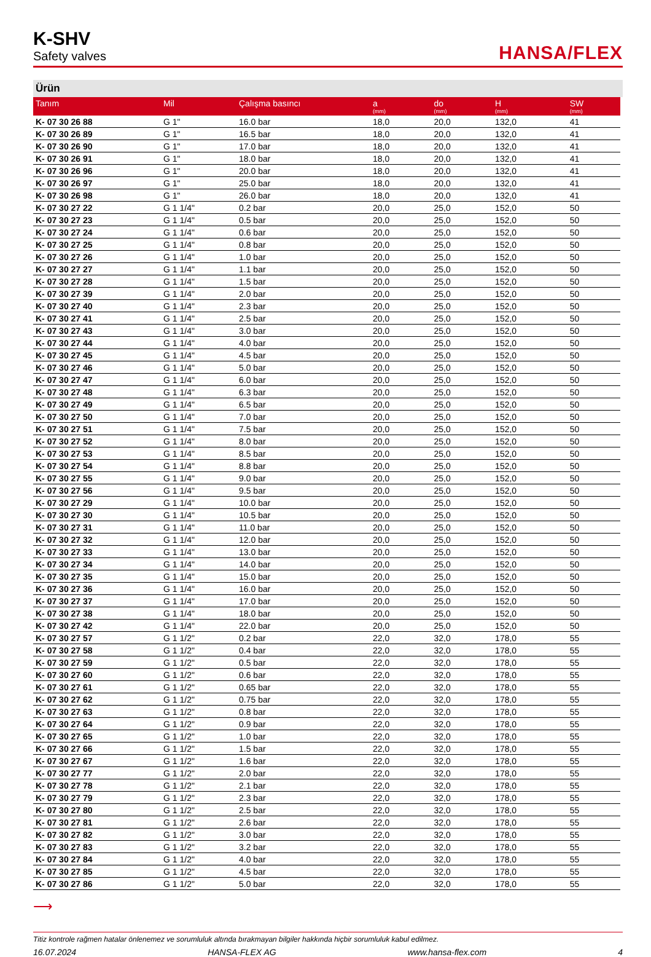K-SHV
Safety valves
HANSA/FLEX
Ürün
| Tanım | Mil | Çalışma basıncı | a (mm) | do (mm) | H (mm) | SW (mm) |
| --- | --- | --- | --- | --- | --- | --- |
| K- 07 30 26 88 | G 1" | 16.0 bar | 18,0 | 20,0 | 132,0 | 41 |
| K- 07 30 26 89 | G 1" | 16.5 bar | 18,0 | 20,0 | 132,0 | 41 |
| K- 07 30 26 90 | G 1" | 17.0 bar | 18,0 | 20,0 | 132,0 | 41 |
| K- 07 30 26 91 | G 1" | 18.0 bar | 18,0 | 20,0 | 132,0 | 41 |
| K- 07 30 26 96 | G 1" | 20.0 bar | 18,0 | 20,0 | 132,0 | 41 |
| K- 07 30 26 97 | G 1" | 25.0 bar | 18,0 | 20,0 | 132,0 | 41 |
| K- 07 30 26 98 | G 1" | 26.0 bar | 18,0 | 20,0 | 132,0 | 41 |
| K- 07 30 27 22 | G 1 1/4" | 0.2 bar | 20,0 | 25,0 | 152,0 | 50 |
| K- 07 30 27 23 | G 1 1/4" | 0.5 bar | 20,0 | 25,0 | 152,0 | 50 |
| K- 07 30 27 24 | G 1 1/4" | 0.6 bar | 20,0 | 25,0 | 152,0 | 50 |
| K- 07 30 27 25 | G 1 1/4" | 0.8 bar | 20,0 | 25,0 | 152,0 | 50 |
| K- 07 30 27 26 | G 1 1/4" | 1.0 bar | 20,0 | 25,0 | 152,0 | 50 |
| K- 07 30 27 27 | G 1 1/4" | 1.1 bar | 20,0 | 25,0 | 152,0 | 50 |
| K- 07 30 27 28 | G 1 1/4" | 1.5 bar | 20,0 | 25,0 | 152,0 | 50 |
| K- 07 30 27 39 | G 1 1/4" | 2.0 bar | 20,0 | 25,0 | 152,0 | 50 |
| K- 07 30 27 40 | G 1 1/4" | 2.3 bar | 20,0 | 25,0 | 152,0 | 50 |
| K- 07 30 27 41 | G 1 1/4" | 2.5 bar | 20,0 | 25,0 | 152,0 | 50 |
| K- 07 30 27 43 | G 1 1/4" | 3.0 bar | 20,0 | 25,0 | 152,0 | 50 |
| K- 07 30 27 44 | G 1 1/4" | 4.0 bar | 20,0 | 25,0 | 152,0 | 50 |
| K- 07 30 27 45 | G 1 1/4" | 4.5 bar | 20,0 | 25,0 | 152,0 | 50 |
| K- 07 30 27 46 | G 1 1/4" | 5.0 bar | 20,0 | 25,0 | 152,0 | 50 |
| K- 07 30 27 47 | G 1 1/4" | 6.0 bar | 20,0 | 25,0 | 152,0 | 50 |
| K- 07 30 27 48 | G 1 1/4" | 6.3 bar | 20,0 | 25,0 | 152,0 | 50 |
| K- 07 30 27 49 | G 1 1/4" | 6.5 bar | 20,0 | 25,0 | 152,0 | 50 |
| K- 07 30 27 50 | G 1 1/4" | 7.0 bar | 20,0 | 25,0 | 152,0 | 50 |
| K- 07 30 27 51 | G 1 1/4" | 7.5 bar | 20,0 | 25,0 | 152,0 | 50 |
| K- 07 30 27 52 | G 1 1/4" | 8.0 bar | 20,0 | 25,0 | 152,0 | 50 |
| K- 07 30 27 53 | G 1 1/4" | 8.5 bar | 20,0 | 25,0 | 152,0 | 50 |
| K- 07 30 27 54 | G 1 1/4" | 8.8 bar | 20,0 | 25,0 | 152,0 | 50 |
| K- 07 30 27 55 | G 1 1/4" | 9.0 bar | 20,0 | 25,0 | 152,0 | 50 |
| K- 07 30 27 56 | G 1 1/4" | 9.5 bar | 20,0 | 25,0 | 152,0 | 50 |
| K- 07 30 27 29 | G 1 1/4" | 10.0 bar | 20,0 | 25,0 | 152,0 | 50 |
| K- 07 30 27 30 | G 1 1/4" | 10.5 bar | 20,0 | 25,0 | 152,0 | 50 |
| K- 07 30 27 31 | G 1 1/4" | 11.0 bar | 20,0 | 25,0 | 152,0 | 50 |
| K- 07 30 27 32 | G 1 1/4" | 12.0 bar | 20,0 | 25,0 | 152,0 | 50 |
| K- 07 30 27 33 | G 1 1/4" | 13.0 bar | 20,0 | 25,0 | 152,0 | 50 |
| K- 07 30 27 34 | G 1 1/4" | 14.0 bar | 20,0 | 25,0 | 152,0 | 50 |
| K- 07 30 27 35 | G 1 1/4" | 15.0 bar | 20,0 | 25,0 | 152,0 | 50 |
| K- 07 30 27 36 | G 1 1/4" | 16.0 bar | 20,0 | 25,0 | 152,0 | 50 |
| K- 07 30 27 37 | G 1 1/4" | 17.0 bar | 20,0 | 25,0 | 152,0 | 50 |
| K- 07 30 27 38 | G 1 1/4" | 18.0 bar | 20,0 | 25,0 | 152,0 | 50 |
| K- 07 30 27 42 | G 1 1/4" | 22.0 bar | 20,0 | 25,0 | 152,0 | 50 |
| K- 07 30 27 57 | G 1 1/2" | 0.2 bar | 22,0 | 32,0 | 178,0 | 55 |
| K- 07 30 27 58 | G 1 1/2" | 0.4 bar | 22,0 | 32,0 | 178,0 | 55 |
| K- 07 30 27 59 | G 1 1/2" | 0.5 bar | 22,0 | 32,0 | 178,0 | 55 |
| K- 07 30 27 60 | G 1 1/2" | 0.6 bar | 22,0 | 32,0 | 178,0 | 55 |
| K- 07 30 27 61 | G 1 1/2" | 0.65 bar | 22,0 | 32,0 | 178,0 | 55 |
| K- 07 30 27 62 | G 1 1/2" | 0.75 bar | 22,0 | 32,0 | 178,0 | 55 |
| K- 07 30 27 63 | G 1 1/2" | 0.8 bar | 22,0 | 32,0 | 178,0 | 55 |
| K- 07 30 27 64 | G 1 1/2" | 0.9 bar | 22,0 | 32,0 | 178,0 | 55 |
| K- 07 30 27 65 | G 1 1/2" | 1.0 bar | 22,0 | 32,0 | 178,0 | 55 |
| K- 07 30 27 66 | G 1 1/2" | 1.5 bar | 22,0 | 32,0 | 178,0 | 55 |
| K- 07 30 27 67 | G 1 1/2" | 1.6 bar | 22,0 | 32,0 | 178,0 | 55 |
| K- 07 30 27 77 | G 1 1/2" | 2.0 bar | 22,0 | 32,0 | 178,0 | 55 |
| K- 07 30 27 78 | G 1 1/2" | 2.1 bar | 22,0 | 32,0 | 178,0 | 55 |
| K- 07 30 27 79 | G 1 1/2" | 2.3 bar | 22,0 | 32,0 | 178,0 | 55 |
| K- 07 30 27 80 | G 1 1/2" | 2.5 bar | 22,0 | 32,0 | 178,0 | 55 |
| K- 07 30 27 81 | G 1 1/2" | 2.6 bar | 22,0 | 32,0 | 178,0 | 55 |
| K- 07 30 27 82 | G 1 1/2" | 3.0 bar | 22,0 | 32,0 | 178,0 | 55 |
| K- 07 30 27 83 | G 1 1/2" | 3.2 bar | 22,0 | 32,0 | 178,0 | 55 |
| K- 07 30 27 84 | G 1 1/2" | 4.0 bar | 22,0 | 32,0 | 178,0 | 55 |
| K- 07 30 27 85 | G 1 1/2" | 4.5 bar | 22,0 | 32,0 | 178,0 | 55 |
| K- 07 30 27 86 | G 1 1/2" | 5.0 bar | 22,0 | 32,0 | 178,0 | 55 |
⟶
Titiz kontrole rağmen hatalar önlenemez ve sorumluluk altında bırakmayan bilgiler hakkında hiçbir sorumluluk kabul edilmez.
16.07.2024 HANSA-FLEX AG www.hansa-flex.com 4